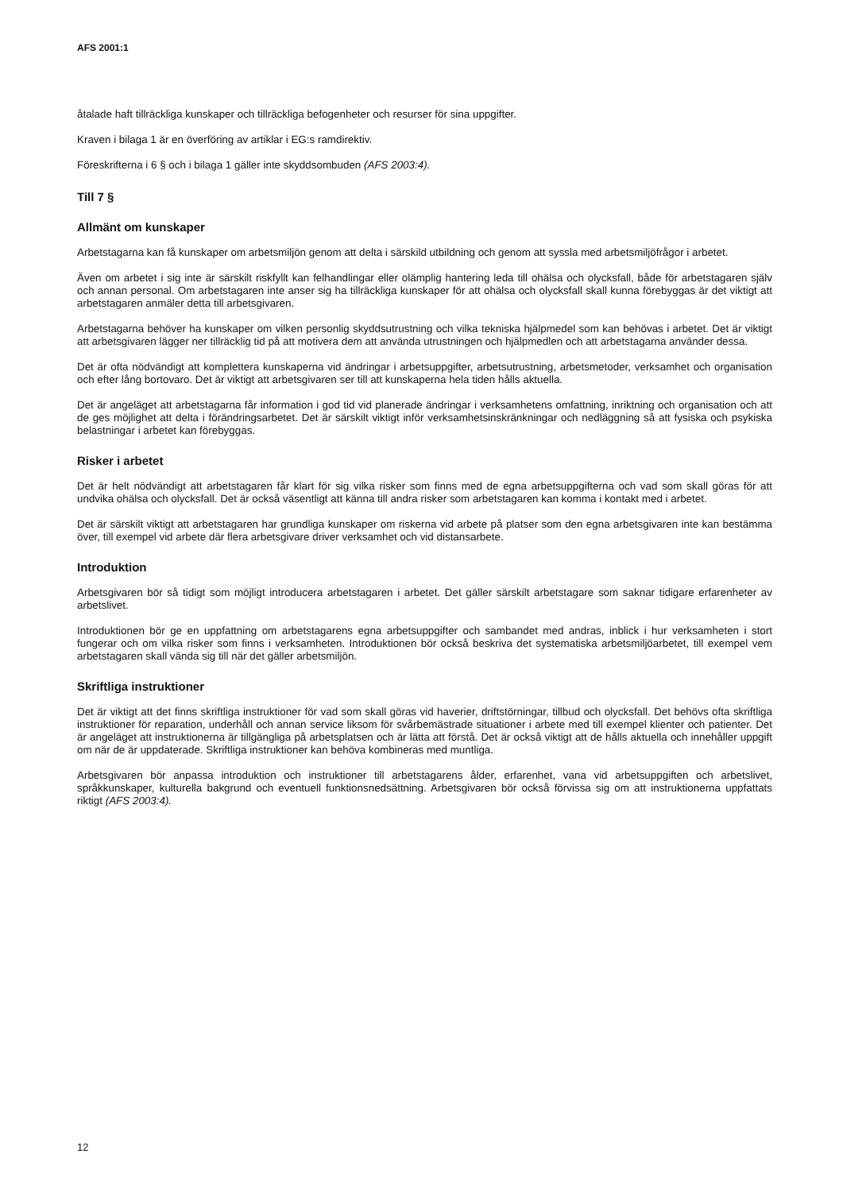AFS 2001:1
åtalade haft tillräckliga kunskaper och tillräckliga befogenheter och resurser för sina uppgifter.
Kraven i bilaga 1 är en överföring av artiklar i EG:s ramdirektiv.
Föreskrifterna i 6 § och i bilaga 1 gäller inte skyddsombuden (AFS 2003:4).
Till 7 §
Allmänt om kunskaper
Arbetstagarna kan få kunskaper om arbetsmiljön genom att delta i särskild utbildning och genom att syssla med arbetsmiljöfrågor i arbetet.
Även om arbetet i sig inte är särskilt riskfyllt kan felhandlingar eller olämplig hantering leda till ohälsa och olycksfall, både för arbetstagaren själv och annan personal. Om arbetstagaren inte anser sig ha tillräckliga kunskaper för att ohälsa och olycksfall skall kunna förebyggas är det viktigt att arbetstagaren anmäler detta till arbetsgivaren.
Arbetstagarna behöver ha kunskaper om vilken personlig skyddsutrustning och vilka tekniska hjälpmedel som kan behövas i arbetet. Det är viktigt att arbetsgivaren lägger ner tillräcklig tid på att motivera dem att använda utrustningen och hjälpmedlen och att arbetstagarna använder dessa.
Det är ofta nödvändigt att komplettera kunskaperna vid ändringar i arbetsuppgifter, arbetsutrustning, arbetsmetoder, verksamhet och organisation och efter lång bortovaro. Det är viktigt att arbetsgivaren ser till att kunskaperna hela tiden hålls aktuella.
Det är angeläget att arbetstagarna får information i god tid vid planerade ändringar i verksamhetens omfattning, inriktning och organisation och att de ges möjlighet att delta i förändringsarbetet. Det är särskilt viktigt inför verksamhetsinskränkningar och nedläggning så att fysiska och psykiska belastningar i arbetet kan förebyggas.
Risker i arbetet
Det är helt nödvändigt att arbetstagaren får klart för sig vilka risker som finns med de egna arbetsuppgifterna och vad som skall göras för att undvika ohälsa och olycksfall. Det är också väsentligt att känna till andra risker som arbetstagaren kan komma i kontakt med i arbetet.
Det är särskilt viktigt att arbetstagaren har grundliga kunskaper om riskerna vid arbete på platser som den egna arbetsgivaren inte kan bestämma över, till exempel vid arbete där flera arbetsgivare driver verksamhet och vid distansarbete.
Introduktion
Arbetsgivaren bör så tidigt som möjligt introducera arbetstagaren i arbetet. Det gäller särskilt arbetstagare som saknar tidigare erfarenheter av arbetslivet.
Introduktionen bör ge en uppfattning om arbetstagarens egna arbetsuppgifter och sambandet med andras, inblick i hur verksamheten i stort fungerar och om vilka risker som finns i verksamheten. Introduktionen bör också beskriva det systematiska arbetsmiljöarbetet, till exempel vem arbetstagaren skall vända sig till när det gäller arbetsmiljön.
Skriftliga instruktioner
Det är viktigt att det finns skriftliga instruktioner för vad som skall göras vid haverier, driftstörningar, tillbud och olycksfall. Det behövs ofta skriftliga instruktioner för reparation, underhåll och annan service liksom för svårbemästrade situationer i arbete med till exempel klienter och patienter. Det är angeläget att instruktionerna är tillgängliga på arbetsplatsen och är lätta att förstå. Det är också viktigt att de hålls aktuella och innehåller uppgift om när de är uppdaterade. Skriftliga instruktioner kan behöva kombineras med muntliga.
Arbetsgivaren bör anpassa introduktion och instruktioner till arbetstagarens ålder, erfarenhet, vana vid arbetsuppgiften och arbetslivet, språkkunskaper, kulturella bakgrund och eventuell funktionsnedsättning. Arbetsgivaren bör också förvissa sig om att instruktionerna uppfattats riktigt (AFS 2003:4).
12